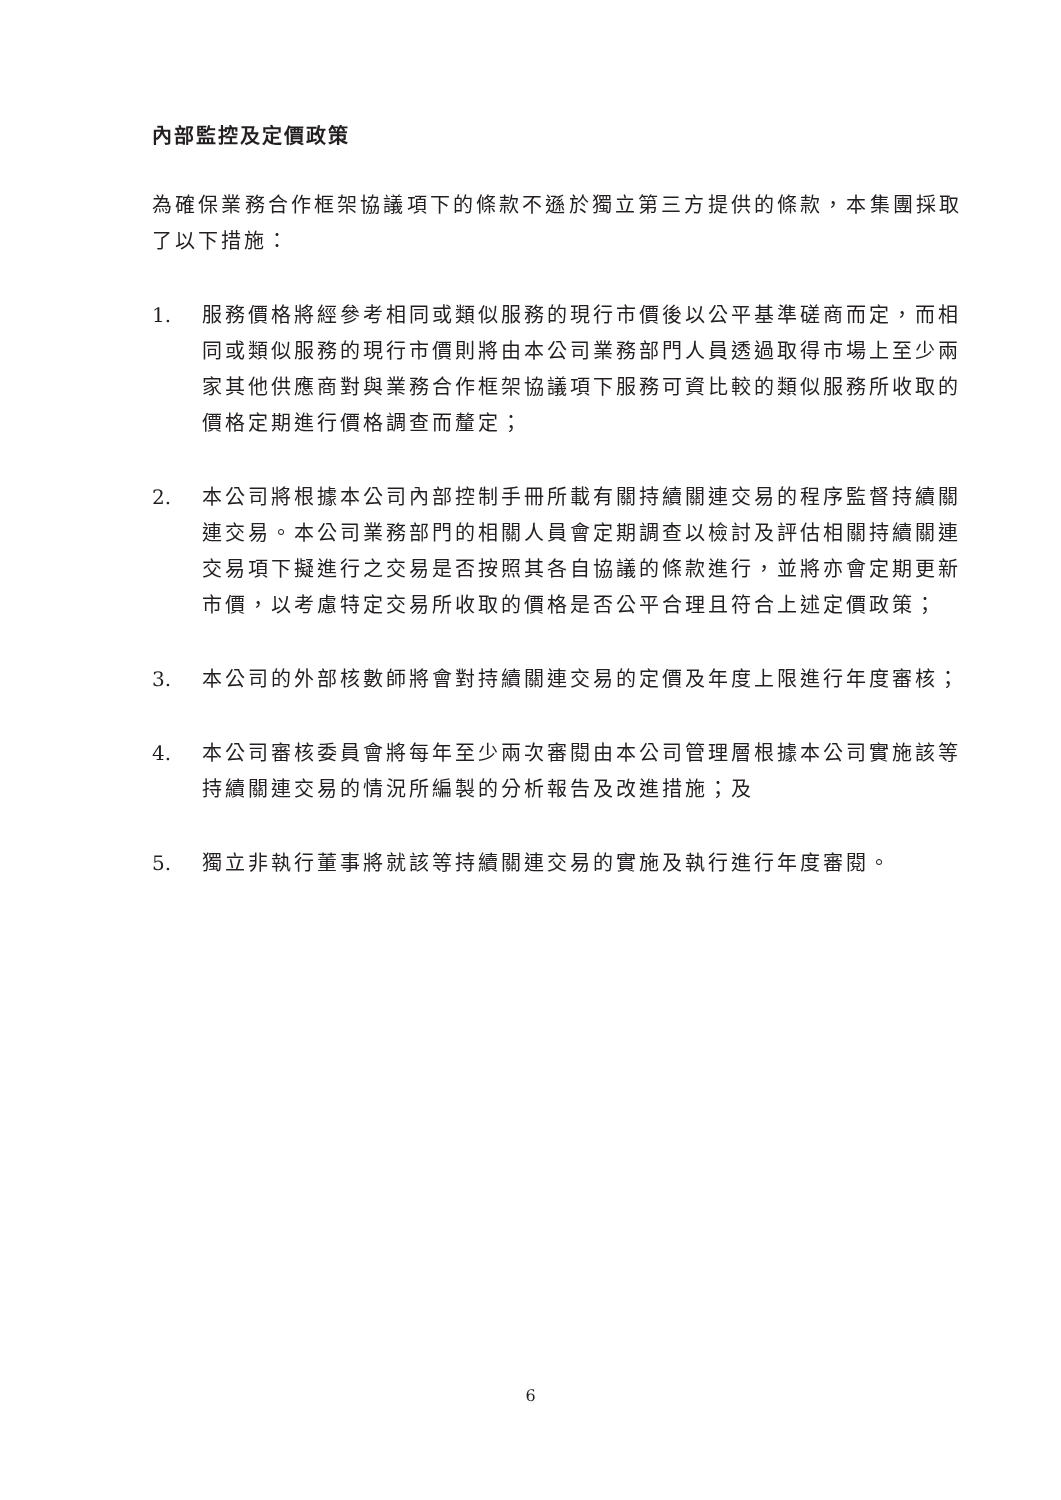內部監控及定價政策
為確保業務合作框架協議項下的條款不遜於獨立第三方提供的條款，本集團採取了以下措施：
1. 服務價格將經參考相同或類似服務的現行市價後以公平基準磋商而定，而相同或類似服務的現行市價則將由本公司業務部門人員透過取得市場上至少兩家其他供應商對與業務合作框架協議項下服務可資比較的類似服務所收取的價格定期進行價格調查而釐定；
2. 本公司將根據本公司內部控制手冊所載有關持續關連交易的程序監督持續關連交易。本公司業務部門的相關人員會定期調查以檢討及評估相關持續關連交易項下擬進行之交易是否按照其各自協議的條款進行，並將亦會定期更新市價，以考慮特定交易所收取的價格是否公平合理且符合上述定價政策；
3. 本公司的外部核數師將會對持續關連交易的定價及年度上限進行年度審核；
4. 本公司審核委員會將每年至少兩次審閱由本公司管理層根據本公司實施該等持續關連交易的情況所編製的分析報告及改進措施；及
5. 獨立非執行董事將就該等持續關連交易的實施及執行進行年度審閱。
6